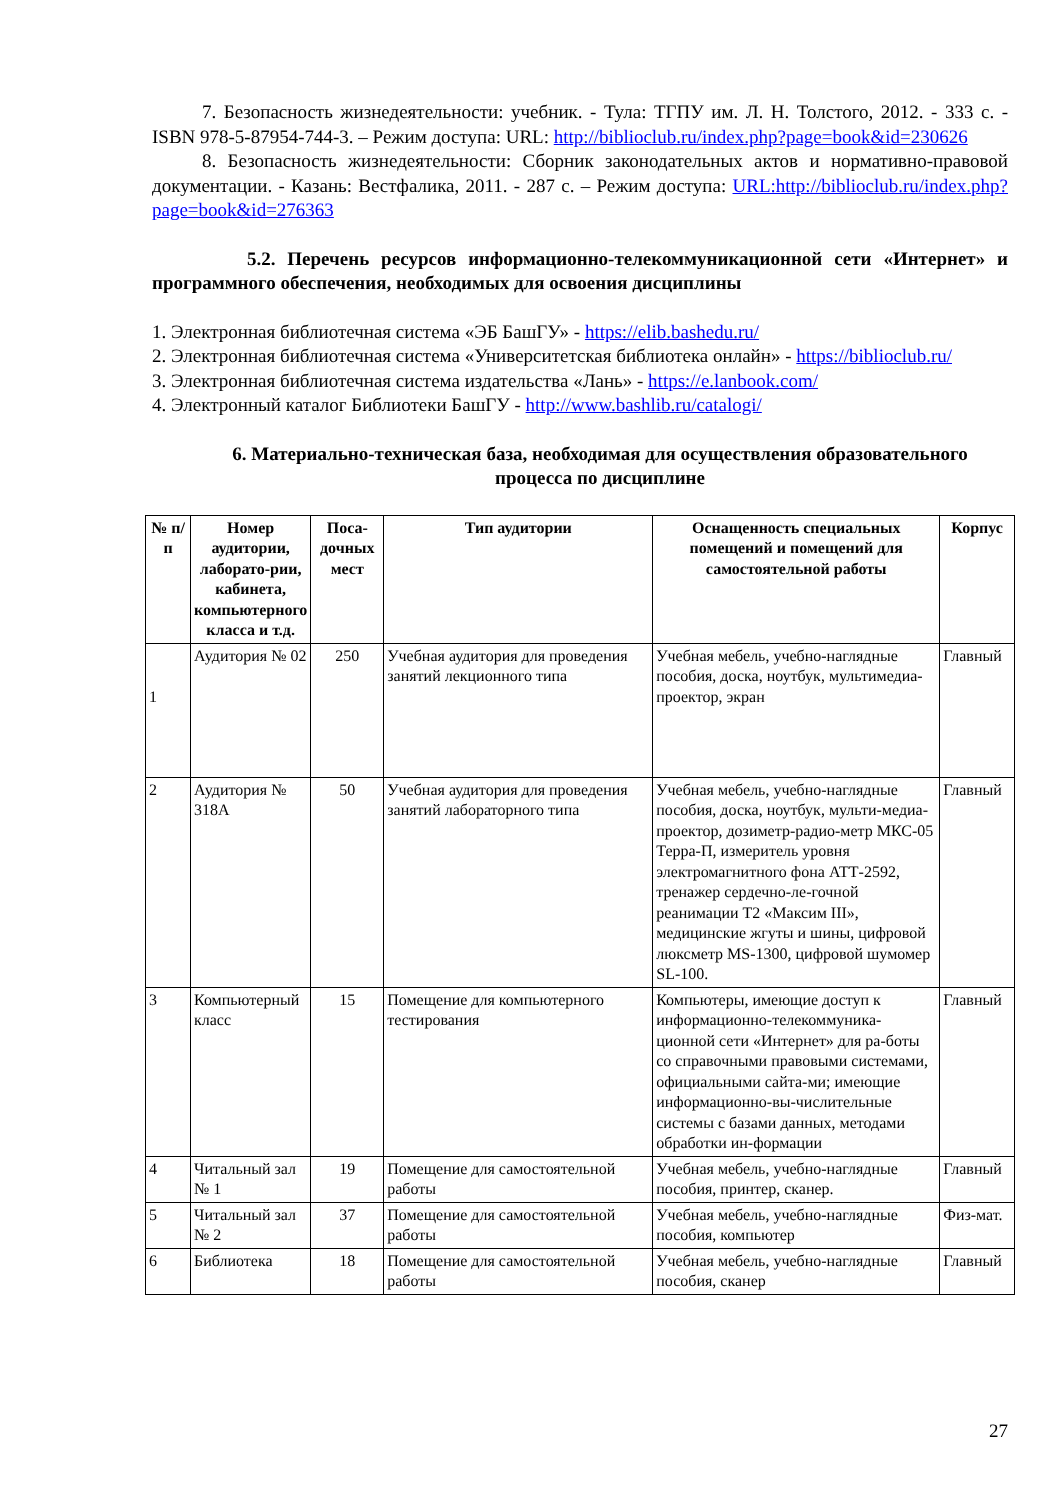7. Безопасность жизнедеятельности: учебник. - Тула: ТГПУ им. Л. Н. Толстого, 2012. - 333 с. - ISBN 978-5-87954-744-3. – Режим доступа: URL: http://biblioclub.ru/index.php?page=book&id=230626
8. Безопасность жизнедеятельности: Сборник законодательных актов и нормативно-правовой документации. - Казань: Вестфалика, 2011. - 287 с. – Режим доступа: URL:http://biblioclub.ru/index.php?page=book&id=276363
5.2. Перечень ресурсов информационно-телекоммуникационной сети «Интернет» и программного обеспечения, необходимых для освоения дисциплины
1. Электронная библиотечная система «ЭБ БашГУ» - https://elib.bashedu.ru/
2. Электронная библиотечная система «Университетская библиотека онлайн» - https://biblioclub.ru/
3. Электронная библиотечная система издательства «Лань» - https://e.lanbook.com/
4. Электронный каталог Библиотеки БашГУ - http://www.bashlib.ru/catalogi/
6. Материально-техническая база, необходимая для осуществления образовательного процесса по дисциплине
| № п/п | Номер аудитории, лаборато-рии, кабинета, компьютерного класса и т.д. | Поса-дочных мест | Тип аудитории | Оснащенность специальных помещений и помещений для самостоятельной работы | Корпус |
| --- | --- | --- | --- | --- | --- |
| 1 | Аудитория № 02 | 250 | Учебная аудитория для проведения занятий лекционного типа | Учебная мебель, учебно-наглядные пособия, доска, ноутбук, мультимедиа-проектор, экран | Главный |
| 2 | Аудитория № 318А | 50 | Учебная аудитория для проведения занятий лабораторного типа | Учебная мебель, учебно-наглядные пособия, доска, ноутбук, мульти-медиа-проектор, дозиметр-радио-метр МКС-05 Терра-П, измеритель уровня электромагнитного фона АТТ-2592, тренажер сердечно-ле-гочной реанимации Т2 «Максим III», медицинские жгуты и шины, цифровой люксметр MS-1300, цифровой шумомер SL-100. | Главный |
| 3 | Компьютерный класс | 15 | Помещение для компьютерного тестирования | Компьютеры, имеющие доступ к информационно-телекоммуника-ционной сети «Интернет» для ра-боты со справочными правовыми системами, официальными сайта-ми; имеющие информационно-вы-числительные системы с базами данных, методами обработки ин-формации | Главный |
| 4 | Читальный зал № 1 | 19 | Помещение для самостоятельной работы | Учебная мебель, учебно-наглядные пособия, принтер, сканер. | Главный |
| 5 | Читальный зал № 2 | 37 | Помещение для самостоятельной работы | Учебная мебель, учебно-наглядные пособия, компьютер | Физ-мат. |
| 6 | Библиотека | 18 | Помещение для самостоятельной работы | Учебная мебель, учебно-наглядные пособия, сканер | Главный |
27